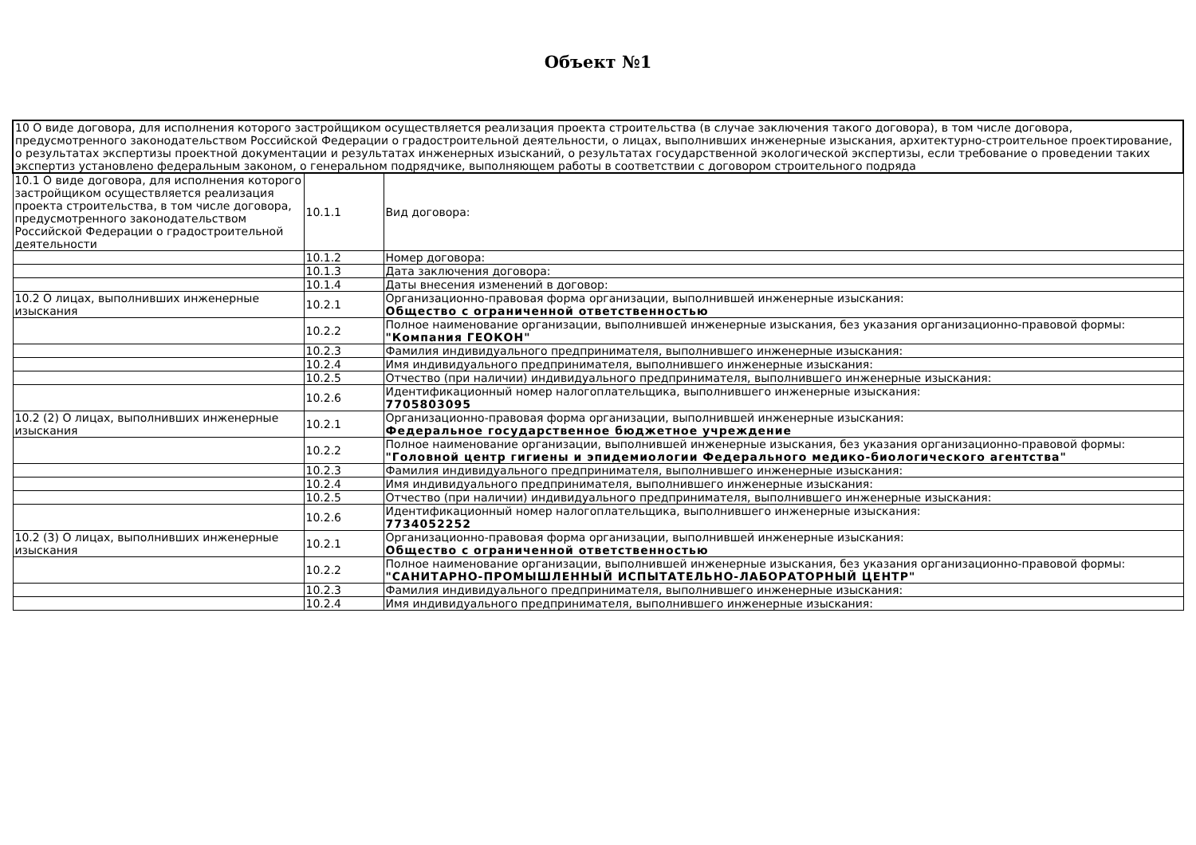Объект №1
| 10 О виде договора, для исполнения которого застройщиком осуществляется реализация проекта строительства (в случае заключения такого договора), в том числе договора, предусмотренного законодательством Российской Федерации о градостроительной деятельности, о лицах, выполнивших инженерные изыскания, архитектурно-строительное проектирование, о результатах экспертизы проектной документации и результатах инженерных изысканий, о результатах государственной экологической экспертизы, если требование о проведении таких экспертиз установлено федеральным законом, о генеральном подрядчике, выполняющем работы в соответствии с договором строительного подряда | | |
| 10.1 О виде договора, для исполнения которого застройщиком осуществляется реализация проекта строительства, в том числе договора, предусмотренного законодательством Российской Федерации о градостроительной деятельности | 10.1.1 | Вид договора: |
| | 10.1.2 | Номер договора: |
| | 10.1.3 | Дата заключения договора: |
| | 10.1.4 | Даты внесения изменений в договор: |
| 10.2 О лицах, выполнивших инженерные изыскания | 10.2.1 | Организационно-правовая форма организации, выполнившей инженерные изыскания: Общество с ограниченной ответственностью |
| | 10.2.2 | Полное наименование организации, выполнившей инженерные изыскания, без указания организационно-правовой формы: "Компания ГЕОКОН" |
| | 10.2.3 | Фамилия индивидуального предпринимателя, выполнившего инженерные изыскания: |
| | 10.2.4 | Имя индивидуального предпринимателя, выполнившего инженерные изыскания: |
| | 10.2.5 | Отчество (при наличии) индивидуального предпринимателя, выполнившего инженерные изыскания: |
| | 10.2.6 | Идентификационный номер налогоплательщика, выполнившего инженерные изыскания: 7705803095 |
| 10.2 (2) О лицах, выполнивших инженерные изыскания | 10.2.1 | Организационно-правовая форма организации, выполнившей инженерные изыскания: Федеральное государственное бюджетное учреждение |
| | 10.2.2 | Полное наименование организации, выполнившей инженерные изыскания, без указания организационно-правовой формы: "Головной центр гигиены и эпидемиологии Федерального медико-биологического агентства" |
| | 10.2.3 | Фамилия индивидуального предпринимателя, выполнившего инженерные изыскания: |
| | 10.2.4 | Имя индивидуального предпринимателя, выполнившего инженерные изыскания: |
| | 10.2.5 | Отчество (при наличии) индивидуального предпринимателя, выполнившего инженерные изыскания: |
| | 10.2.6 | Идентификационный номер налогоплательщика, выполнившего инженерные изыскания: 7734052252 |
| 10.2 (3) О лицах, выполнивших инженерные изыскания | 10.2.1 | Организационно-правовая форма организации, выполнившей инженерные изыскания: Общество с ограниченной ответственностью |
| | 10.2.2 | Полное наименование организации, выполнившей инженерные изыскания, без указания организационно-правовой формы: "САНИТАРНО-ПРОМЫШЛЕННЫЙ ИСПЫТАТЕЛЬНО-ЛАБОРАТОРНЫЙ ЦЕНТР" |
| | 10.2.3 | Фамилия индивидуального предпринимателя, выполнившего инженерные изыскания: |
| | 10.2.4 | Имя индивидуального предпринимателя, выполнившего инженерные изыскания: |